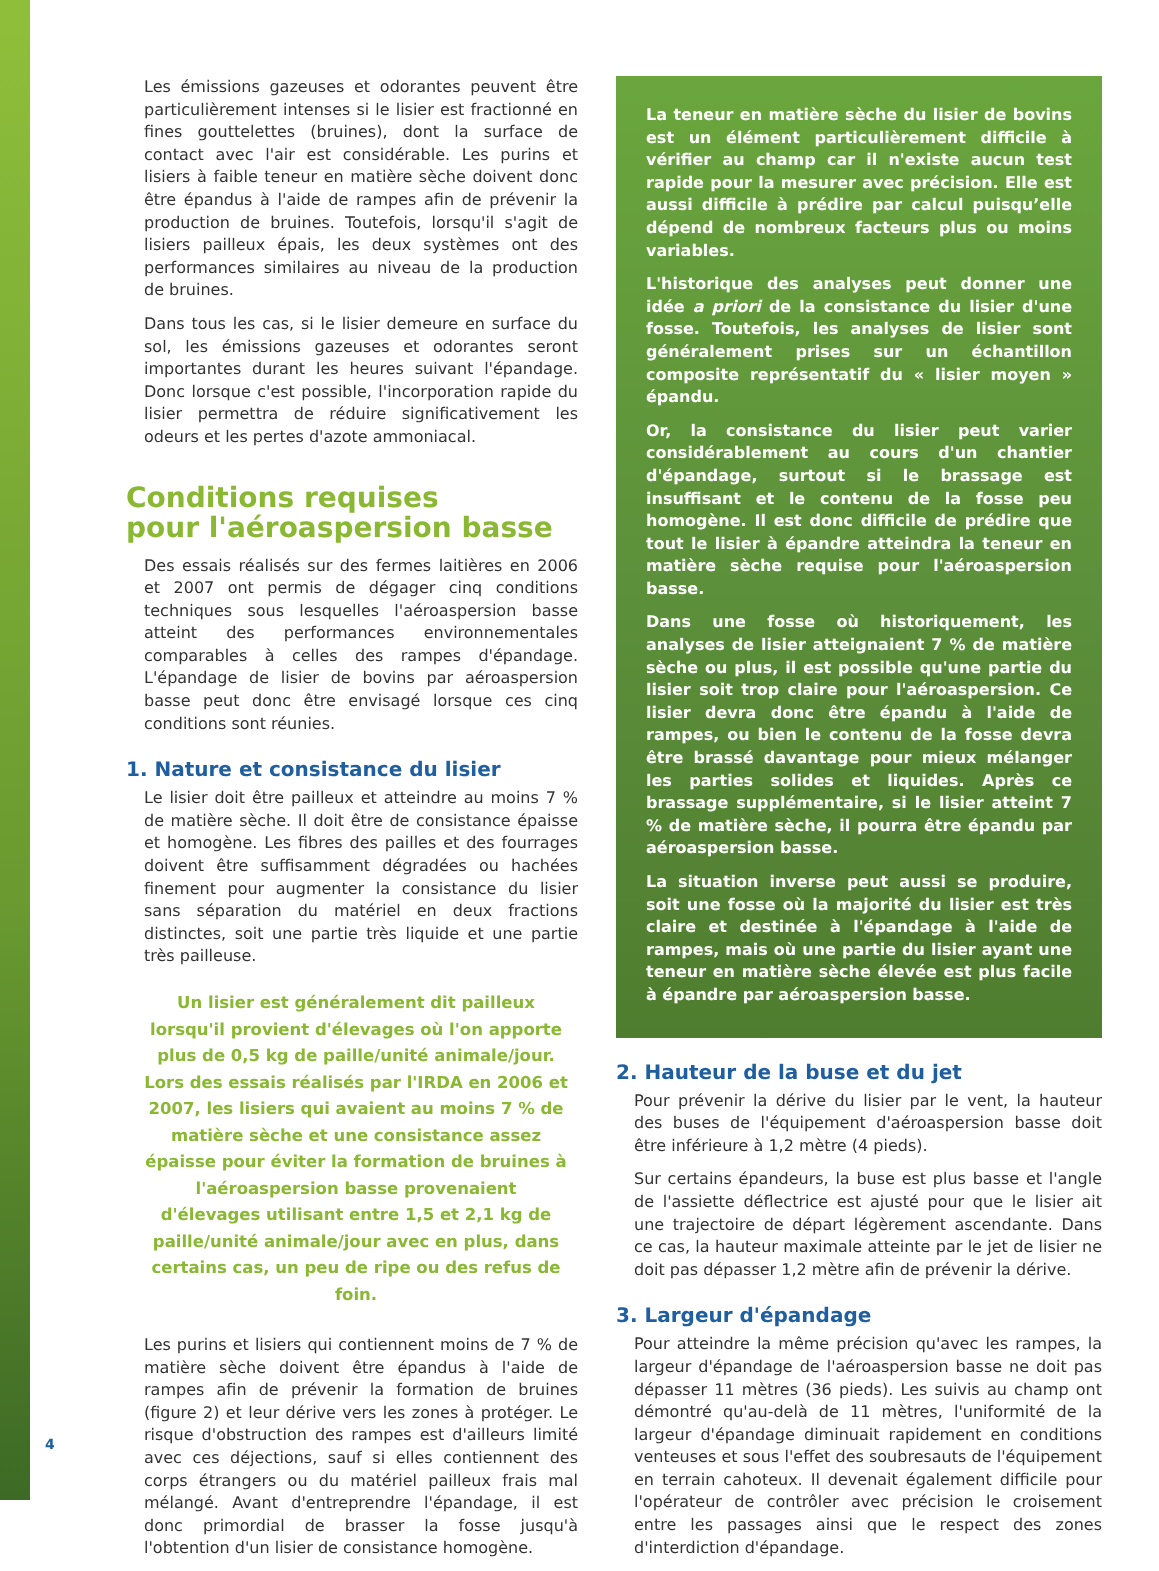Les émissions gazeuses et odorantes peuvent être particulièrement intenses si le lisier est fractionné en fines gouttelettes (bruines), dont la surface de contact avec l'air est considérable. Les purins et lisiers à faible teneur en matière sèche doivent donc être épandus à l'aide de rampes afin de prévenir la production de bruines. Toutefois, lorsqu'il s'agit de lisiers pailleux épais, les deux systèmes ont des performances similaires au niveau de la production de bruines.
Dans tous les cas, si le lisier demeure en surface du sol, les émissions gazeuses et odorantes seront importantes durant les heures suivant l'épandage. Donc lorsque c'est possible, l'incorporation rapide du lisier permettra de réduire significativement les odeurs et les pertes d'azote ammoniacal.
Conditions requises
pour l'aéroaspersion basse
Des essais réalisés sur des fermes laitières en 2006 et 2007 ont permis de dégager cinq conditions techniques sous lesquelles l'aéroaspersion basse atteint des performances environnementales comparables à celles des rampes d'épandage. L'épandage de lisier de bovins par aéroaspersion basse peut donc être envisagé lorsque ces cinq conditions sont réunies.
1. Nature et consistance du lisier
Le lisier doit être pailleux et atteindre au moins 7 % de matière sèche. Il doit être de consistance épaisse et homogène. Les fibres des pailles et des fourrages doivent être suffisamment dégradées ou hachées finement pour augmenter la consistance du lisier sans séparation du matériel en deux fractions distinctes, soit une partie très liquide et une partie très pailleuse.
Un lisier est généralement dit pailleux lorsqu'il provient d'élevages où l'on apporte plus de 0,5 kg de paille/unité animale/jour. Lors des essais réalisés par l'IRDA en 2006 et 2007, les lisiers qui avaient au moins 7 % de matière sèche et une consistance assez épaisse pour éviter la formation de bruines à l'aéroaspersion basse provenaient d'élevages utilisant entre 1,5 et 2,1 kg de paille/unité animale/jour avec en plus, dans certains cas, un peu de ripe ou des refus de foin.
Les purins et lisiers qui contiennent moins de 7 % de matière sèche doivent être épandus à l'aide de rampes afin de prévenir la formation de bruines (figure 2) et leur dérive vers les zones à protéger. Le risque d'obstruction des rampes est d'ailleurs limité avec ces déjections, sauf si elles contiennent des corps étrangers ou du matériel pailleux frais mal mélangé. Avant d'entreprendre l'épandage, il est donc primordial de brasser la fosse jusqu'à l'obtention d'un lisier de consistance homogène.
La teneur en matière sèche du lisier de bovins est un élément particulièrement difficile à vérifier au champ car il n'existe aucun test rapide pour la mesurer avec précision. Elle est aussi difficile à prédire par calcul puisqu’elle dépend de nombreux facteurs plus ou moins variables.
L'historique des analyses peut donner une idée a priori de la consistance du lisier d'une fosse. Toutefois, les analyses de lisier sont généralement prises sur un échantillon composite représentatif du « lisier moyen » épandu.
Or, la consistance du lisier peut varier considérablement au cours d'un chantier d'épandage, surtout si le brassage est insuffisant et le contenu de la fosse peu homogène. Il est donc difficile de prédire que tout le lisier à épandre atteindra la teneur en matière sèche requise pour l'aéroaspersion basse.
Dans une fosse où historiquement, les analyses de lisier atteignaient 7 % de matière sèche ou plus, il est possible qu'une partie du lisier soit trop claire pour l'aéroaspersion. Ce lisier devra donc être épandu à l'aide de rampes, ou bien le contenu de la fosse devra être brassé davantage pour mieux mélanger les parties solides et liquides. Après ce brassage supplémentaire, si le lisier atteint 7 % de matière sèche, il pourra être épandu par aéroaspersion basse.
La situation inverse peut aussi se produire, soit une fosse où la majorité du lisier est très claire et destinée à l'épandage à l'aide de rampes, mais où une partie du lisier ayant une teneur en matière sèche élevée est plus facile à épandre par aéroaspersion basse.
2. Hauteur de la buse et du jet
Pour prévenir la dérive du lisier par le vent, la hauteur des buses de l'équipement d'aéroaspersion basse doit être inférieure à 1,2 mètre (4 pieds).
Sur certains épandeurs, la buse est plus basse et l'angle de l'assiette déflectrice est ajusté pour que le lisier ait une trajectoire de départ légèrement ascendante. Dans ce cas, la hauteur maximale atteinte par le jet de lisier ne doit pas dépasser 1,2 mètre afin de prévenir la dérive.
3. Largeur d'épandage
Pour atteindre la même précision qu'avec les rampes, la largeur d'épandage de l'aéroaspersion basse ne doit pas dépasser 11 mètres (36 pieds). Les suivis au champ ont démontré qu'au-delà de 11 mètres, l'uniformité de la largeur d'épandage diminuait rapidement en conditions venteuses et sous l'effet des soubresauts de l'équipement en terrain cahoteux. Il devenait également difficile pour l'opérateur de contrôler avec précision le croisement entre les passages ainsi que le respect des zones d'interdiction d'épandage.
4